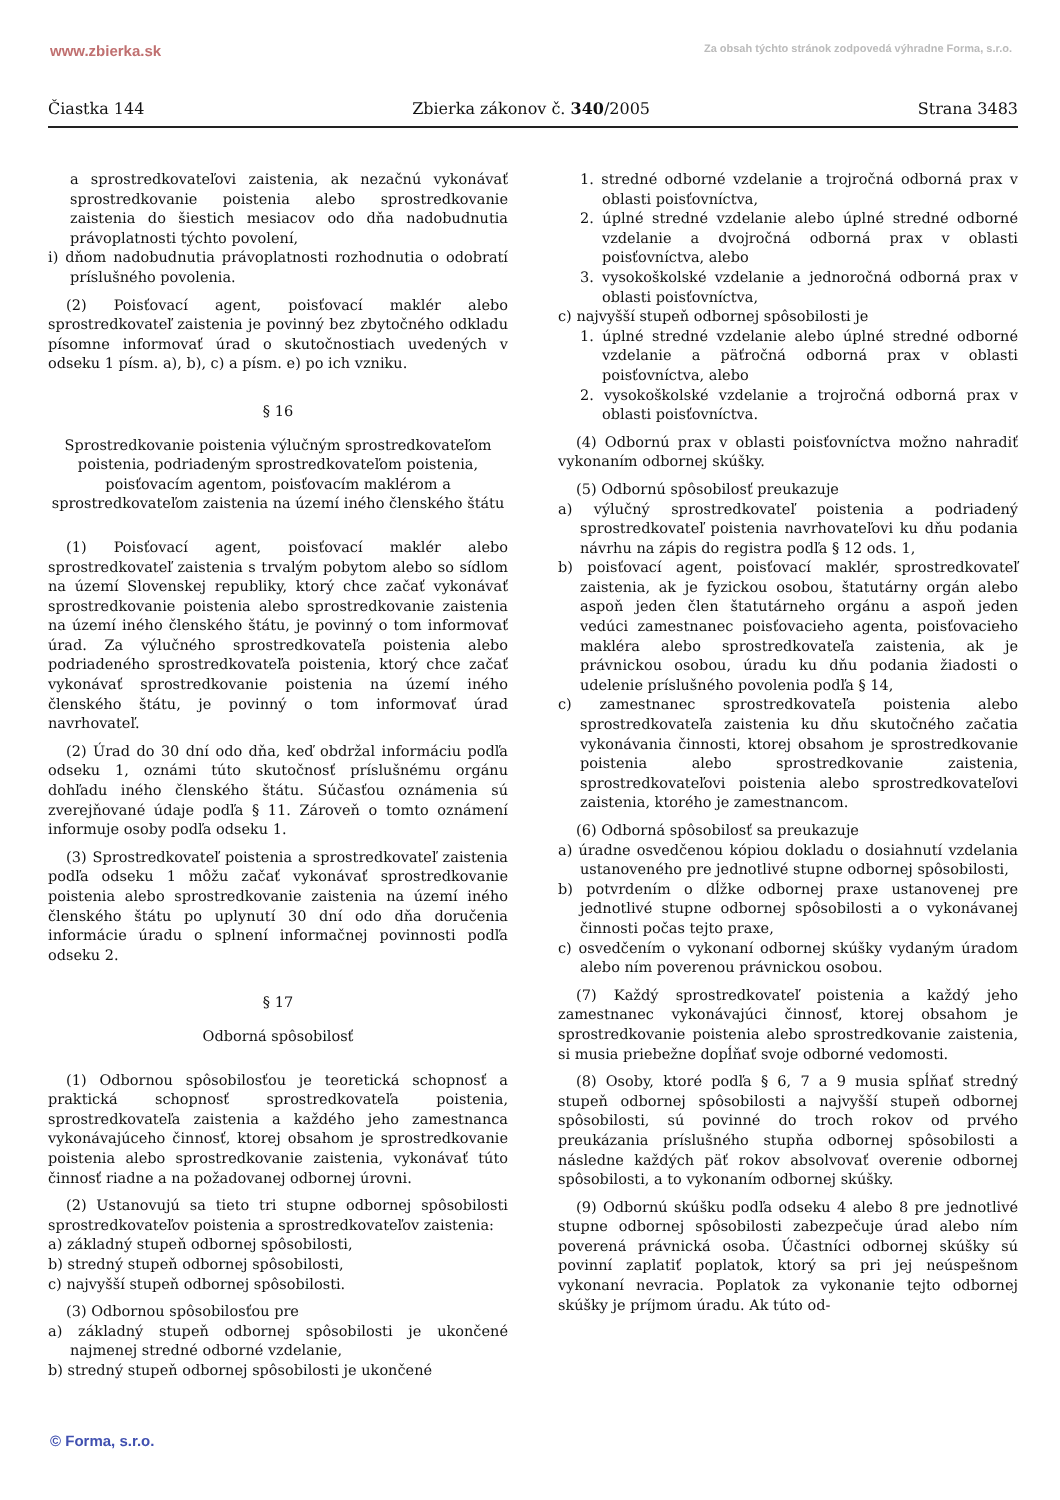www.zbierka.sk Za obsah týchto stránok zodpovedá výhradne Forma, s.r.o.
Čiastka 144 Zbierka zákonov č. 340/2005 Strana 3483
a sprostredkovateľovi zaistenia, ak nezačnú vykonávať sprostredkovanie poistenia alebo sprostredkovanie zaistenia do šiestich mesiacov odo dňa nadobudnutia právoplatnosti týchto povolení,
i) dňom nadobudnutia právoplatnosti rozhodnutia o odobratí príslušného povolenia.
(2) Poisťovací agent, poisťovací maklér alebo sprostredkovateľ zaistenia je povinný bez zbytočného odkladu písomne informovať úrad o skutočnostiach uvedených v odseku 1 písm. a), b), c) a písm. e) po ich vzniku.
§ 16
Sprostredkovanie poistenia výlučným sprostredkovateľom poistenia, podriadeným sprostredkovateľom poistenia, poisťovacím agentom, poisťovacím maklérom a sprostredkovateľom zaistenia na území iného členského štátu
(1) Poisťovací agent, poisťovací maklér alebo sprostredkovateľ zaistenia s trvalým pobytom alebo so sídlom na území Slovenskej republiky, ktorý chce začať vykonávať sprostredkovanie poistenia alebo sprostredkovanie zaistenia na území iného členského štátu, je povinný o tom informovať úrad. Za výlučného sprostredkovateľa poistenia alebo podriadeného sprostredkovateľa poistenia, ktorý chce začať vykonávať sprostredkovanie poistenia na území iného členského štátu, je povinný o tom informovať úrad navrhovateľ.
(2) Úrad do 30 dní odo dňa, keď obdržal informáciu podľa odseku 1, oznámi túto skutočnosť príslušnému orgánu dohľadu iného členského štátu. Súčasťou oznámenia sú zverejňované údaje podľa § 11. Zároveň o tomto oznámení informuje osoby podľa odseku 1.
(3) Sprostredkovateľ poistenia a sprostredkovateľ zaistenia podľa odseku 1 môžu začať vykonávať sprostredkovanie poistenia alebo sprostredkovanie zaistenia na území iného členského štátu po uplynutí 30 dní odo dňa doručenia informácie úradu o splnení informačnej povinnosti podľa odseku 2.
§ 17
Odborná spôsobilosť
(1) Odbornou spôsobilosťou je teoretická schopnosť a praktická schopnosť sprostredkovateľa poistenia, sprostredkovateľa zaistenia a každého jeho zamestnanca vykonávajúceho činnosť, ktorej obsahom je sprostredkovanie poistenia alebo sprostredkovanie zaistenia, vykonávať túto činnosť riadne a na požadovanej odbornej úrovni.
(2) Ustanovujú sa tieto tri stupne odbornej spôsobilosti sprostredkovateľov poistenia a sprostredkovateľov zaistenia:
a) základný stupeň odbornej spôsobilosti,
b) stredný stupeň odbornej spôsobilosti,
c) najvyšší stupeň odbornej spôsobilosti.
(3) Odbornou spôsobilosťou pre
a) základný stupeň odbornej spôsobilosti je ukončené najmenej stredné odborné vzdelanie,
b) stredný stupeň odbornej spôsobilosti je ukončené
1. stredné odborné vzdelanie a trojročná odborná prax v oblasti poisťovníctva,
2. úplné stredné vzdelanie alebo úplné stredné odborné vzdelanie a dvojročná odborná prax v oblasti poisťovníctva, alebo
3. vysokoškolské vzdelanie a jednoročná odborná prax v oblasti poisťovníctva,
c) najvyšší stupeň odbornej spôsobilosti je
1. úplné stredné vzdelanie alebo úplné stredné odborné vzdelanie a päťročná odborná prax v oblasti poisťovníctva, alebo
2. vysokoškolské vzdelanie a trojročná odborná prax v oblasti poisťovníctva.
(4) Odbornú prax v oblasti poisťovníctva možno nahradiť vykonaním odbornej skúšky.
(5) Odbornú spôsobilosť preukazuje
a) výlučný sprostredkovateľ poistenia a podriadený sprostredkovateľ poistenia navrhovateľovi ku dňu podania návrhu na zápis do registra podľa § 12 ods. 1,
b) poisťovací agent, poisťovací maklér, sprostredkovateľ zaistenia, ak je fyzickou osobou, štatutárny orgán alebo aspoň jeden člen štatutárneho orgánu a aspoň jeden vedúci zamestnanec poisťovacieho agenta, poisťovacieho makléra alebo sprostredkovateľa zaistenia, ak je právnickou osobou, úradu ku dňu podania žiadosti o udelenie príslušného povolenia podľa § 14,
c) zamestnanec sprostredkovateľa poistenia alebo sprostredkovateľa zaistenia ku dňu skutočného začatia vykonávania činnosti, ktorej obsahom je sprostredkovanie poistenia alebo sprostredkovanie zaistenia, sprostredkovateľovi poistenia alebo sprostredkovateľovi zaistenia, ktorého je zamestnancom.
(6) Odborná spôsobilosť sa preukazuje
a) úradne osvedčenou kópiou dokladu o dosiahnutí vzdelania ustanoveného pre jednotlivé stupne odbornej spôsobilosti,
b) potvrdením o dĺžke odbornej praxe ustanovenej pre jednotlivé stupne odbornej spôsobilosti a o vykonávanej činnosti počas tejto praxe,
c) osvedčením o vykonaní odbornej skúšky vydaným úradom alebo ním poverenou právnickou osobou.
(7) Každý sprostredkovateľ poistenia a každý jeho zamestnanec vykonávajúci činnosť, ktorej obsahom je sprostredkovanie poistenia alebo sprostredkovanie zaistenia, si musia priebežne dopĺňať svoje odborné vedomosti.
(8) Osoby, ktoré podľa § 6, 7 a 9 musia spĺňať stredný stupeň odbornej spôsobilosti a najvyšší stupeň odbornej spôsobilosti, sú povinné do troch rokov od prvého preukázania príslušného stupňa odbornej spôsobilosti a následne každých päť rokov absolvovať overenie odbornej spôsobilosti, a to vykonaním odbornej skúšky.
(9) Odbornú skúšku podľa odseku 4 alebo 8 pre jednotlivé stupne odbornej spôsobilosti zabezpečuje úrad alebo ním poverená právnická osoba. Účastníci odbornej skúšky sú povinní zaplatiť poplatok, ktorý sa pri jej neúspešnom vykonaní nevracia. Poplatok za vykonanie tejto odbornej skúšky je príjmom úradu. Ak túto od-
© Forma, s.r.o.